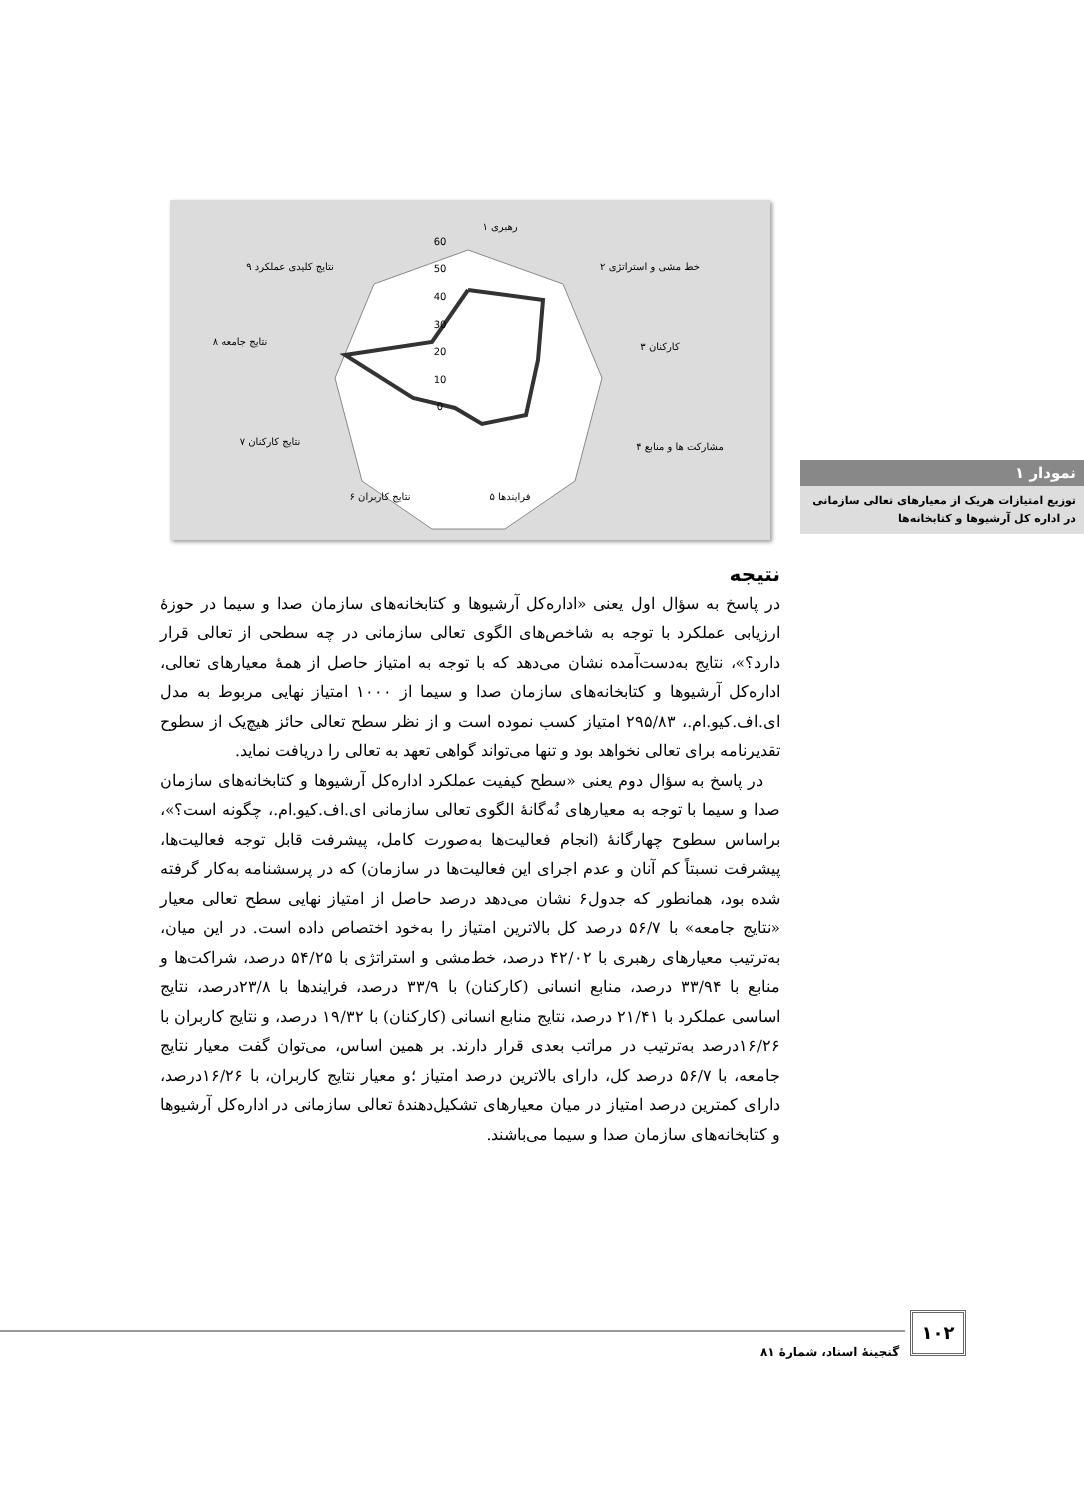۱ رهبری
۲ خط مشی و استراتژی
۳ کارکنان
۴ مشارکت ها و منابع
۵ فرایندها
۶ نتایج کاربران
۷ نتایج کارکنان
۸ نتایج جامعه
۹ نتایج کلیدی عملکرد
60
50
40
30
20
10
0
نمودار ۱
توزیع امتیازات هریک از معیارهای تعالی سازمانی در اداره کل آرشیوها و کتابخانه‌ها
نتیجه
در پاسخ به سؤال اول یعنی «اداره‌کل آرشیوها و کتابخانه‌های سازمان صدا و سیما در حوزهٔ ارزیابی عملکرد با توجه به شاخص‌های الگوی تعالی سازمانی در چه سطحی از تعالی قرار دارد؟»، نتایج به‌دست‌آمده نشان می‌دهد که با توجه به امتیاز حاصل از همهٔ معیارهای تعالی، اداره‌کل آرشیوها و کتابخانه‌های سازمان صدا و سیما از ۱۰۰۰ امتیاز نهایی مربوط به مدل ای.اف.کیو.ام.، ۲۹۵/۸۳ امتیاز کسب نموده است و از نظر سطح تعالی حائز هیچ‌یک از سطوح تقدیرنامه برای تعالی نخواهد بود و تنها می‌تواند گواهی تعهد به تعالی را دریافت نماید.
در پاسخ به سؤال دوم یعنی «سطح کیفیت عملکرد اداره‌کل آرشیوها و کتابخانه‌های سازمان صدا و سیما با توجه به معیارهای نُه‌گانهٔ الگوی تعالی سازمانی ای.اف.کیو.ام.، چگونه است؟»، براساس سطوح چهارگانهٔ (انجام فعالیت‌ها به‌صورت کامل، پیشرفت قابل توجه فعالیت‌ها، پیشرفت نسبتاً کم آنان و عدم اجرای این فعالیت‌ها در سازمان) که در پرسشنامه به‌کار گرفته شده بود، همانطور که جدول۶ نشان می‌دهد درصد حاصل از امتیاز نهایی سطح تعالی معیار «نتایج جامعه» با ۵۶/۷ درصد کل بالاترین امتیاز را به‌خود اختصاص داده است. در این میان، به‌ترتیب معیارهای رهبری با ۴۲/۰۲ درصد، خط‌مشی و استراتژی با ۵۴/۲۵ درصد، شراکت‌ها و منابع با ۳۳/۹۴ درصد، منابع انسانی (کارکنان) با ۳۳/۹ درصد، فرایندها با ۲۳/۸درصد، نتایج اساسی عملکرد با ۲۱/۴۱ درصد، نتایج منابع انسانی (کارکنان) با ۱۹/۳۲ درصد، و نتایج کاربران با ۱۶/۲۶درصد به‌ترتیب در مراتب بعدی قرار دارند. بر همین اساس، می‌توان گفت معیار نتایج جامعه، با ۵۶/۷ درصد کل، دارای بالاترین درصد امتیاز ؛و معیار نتایج کاربران، با ۱۶/۲۶درصد، دارای کمترین درصد امتیاز در میان معیارهای تشکیل‌دهندهٔ تعالی سازمانی در اداره‌کل آرشیوها و کتابخانه‌های سازمان صدا و سیما می‌باشند.
۱۰۲
گنجینهٔ اسناد، شمارهٔ ۸۱